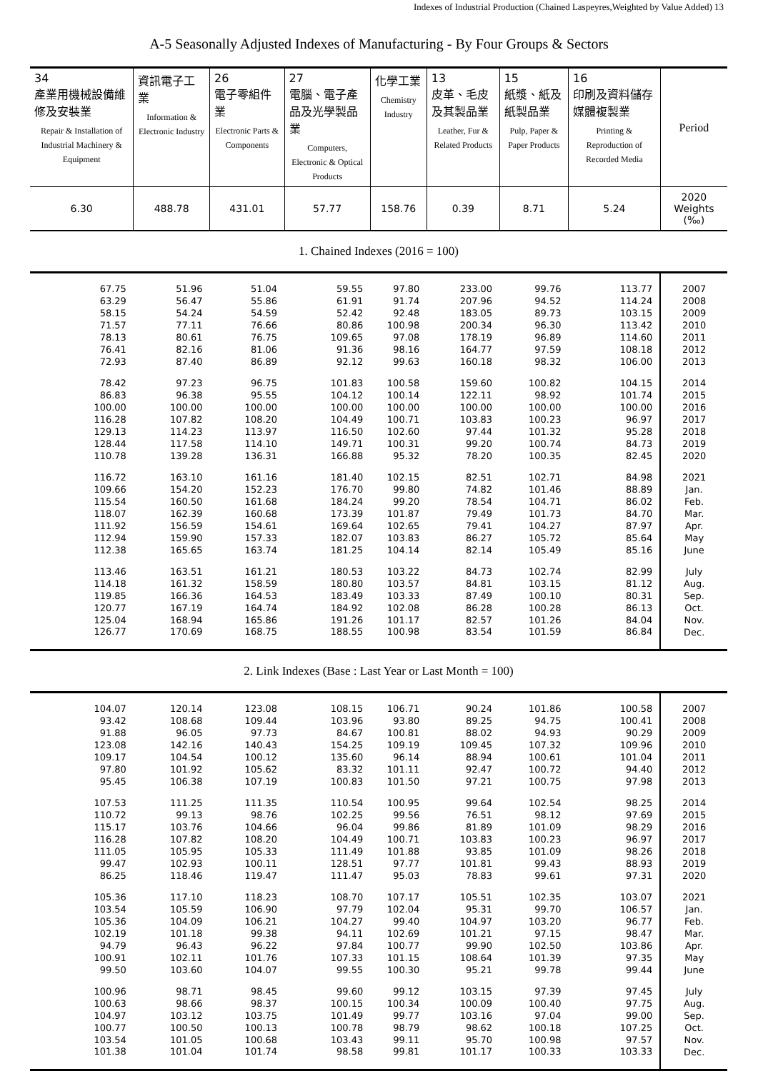Indexes of Industrial Production (Chained Laspeyres,Weighted by Value Added) 13
A-5 Seasonally Adjusted Indexes of Manufacturing - By Four Groups & Sectors
| 34 產業用機械設備維修及安裝業 Repair & Installation of Industrial Machinery & Equipment | 資訊電子工業 Information & Electronic Industry | 26 電子零組件業 Electronic Parts & Components | 27 電腦、電子產品及光學製品業 Computers, Electronic & Optical Products | 化學工業 Chemistry Industry | 13 皮革、毛皮及其製品業 Leather, Fur & Related Products | 15 紙漿、紙及紙製品業 Pulp, Paper & Paper Products | 16 印刷及資料儲存媒體複製業 Printing & Reproduction of Recorded Media | Period |
| --- | --- | --- | --- | --- | --- | --- | --- | --- |
| 6.30 | 488.78 | 431.01 | 57.77 | 158.76 | 0.39 | 8.71 | 5.24 | 2020 Weights (‰) |
| 1. Chained Indexes (2016 = 100) | | | | | | | | |
| 67.75 | 51.96 | 51.04 | 59.55 | 97.80 | 233.00 | 99.76 | 113.77 | 2007 |
| 63.29 | 56.47 | 55.86 | 61.91 | 91.74 | 207.96 | 94.52 | 114.24 | 2008 |
| 58.15 | 54.24 | 54.59 | 52.42 | 92.48 | 183.05 | 89.73 | 103.15 | 2009 |
| 71.57 | 77.11 | 76.66 | 80.86 | 100.98 | 200.34 | 96.30 | 113.42 | 2010 |
| 78.13 | 80.61 | 76.75 | 109.65 | 97.08 | 178.19 | 96.89 | 114.60 | 2011 |
| 76.41 | 82.16 | 81.06 | 91.36 | 98.16 | 164.77 | 97.59 | 108.18 | 2012 |
| 72.93 | 87.40 | 86.89 | 92.12 | 99.63 | 160.18 | 98.32 | 106.00 | 2013 |
| 78.42 | 97.23 | 96.75 | 101.83 | 100.58 | 159.60 | 100.82 | 104.15 | 2014 |
| 86.83 | 96.38 | 95.55 | 104.12 | 100.14 | 122.11 | 98.92 | 101.74 | 2015 |
| 100.00 | 100.00 | 100.00 | 100.00 | 100.00 | 100.00 | 100.00 | 100.00 | 2016 |
| 116.28 | 107.82 | 108.20 | 104.49 | 100.71 | 103.83 | 100.23 | 96.97 | 2017 |
| 129.13 | 114.23 | 113.97 | 116.50 | 102.60 | 97.44 | 101.32 | 95.28 | 2018 |
| 128.44 | 117.58 | 114.10 | 149.71 | 100.31 | 99.20 | 100.74 | 84.73 | 2019 |
| 110.78 | 139.28 | 136.31 | 166.88 | 95.32 | 78.20 | 100.35 | 82.45 | 2020 |
| 116.72 | 163.10 | 161.16 | 181.40 | 102.15 | 82.51 | 102.71 | 84.98 | 2021 |
| 109.66 | 154.20 | 152.23 | 176.70 | 99.80 | 74.82 | 101.46 | 88.89 | Jan. |
| 115.54 | 160.50 | 161.68 | 184.24 | 99.20 | 78.54 | 104.71 | 86.02 | Feb. |
| 118.07 | 162.39 | 160.68 | 173.39 | 101.87 | 79.49 | 101.73 | 84.70 | Mar. |
| 111.92 | 156.59 | 154.61 | 169.64 | 102.65 | 79.41 | 104.27 | 87.97 | Apr. |
| 112.94 | 159.90 | 157.33 | 182.07 | 103.83 | 86.27 | 105.72 | 85.64 | May |
| 112.38 | 165.65 | 163.74 | 181.25 | 104.14 | 82.14 | 105.49 | 85.16 | June |
| 113.46 | 163.51 | 161.21 | 180.53 | 103.22 | 84.73 | 102.74 | 82.99 | July |
| 114.18 | 161.32 | 158.59 | 180.80 | 103.57 | 84.81 | 103.15 | 81.12 | Aug. |
| 119.85 | 166.36 | 164.53 | 183.49 | 103.33 | 87.49 | 100.10 | 80.31 | Sep. |
| 120.77 | 167.19 | 164.74 | 184.92 | 102.08 | 86.28 | 100.28 | 86.13 | Oct. |
| 125.04 | 168.94 | 165.86 | 191.26 | 101.17 | 82.57 | 101.26 | 84.04 | Nov. |
| 126.77 | 170.69 | 168.75 | 188.55 | 100.98 | 83.54 | 101.59 | 86.84 | Dec. |
| 2. Link Indexes (Base : Last Year or Last Month = 100) | | | | | | | | |
| 104.07 | 120.14 | 123.08 | 108.15 | 106.71 | 90.24 | 101.86 | 100.58 | 2007 |
| 93.42 | 108.68 | 109.44 | 103.96 | 93.80 | 89.25 | 94.75 | 100.41 | 2008 |
| 91.88 | 96.05 | 97.73 | 84.67 | 100.81 | 88.02 | 94.93 | 90.29 | 2009 |
| 123.08 | 142.16 | 140.43 | 154.25 | 109.19 | 109.45 | 107.32 | 109.96 | 2010 |
| 109.17 | 104.54 | 100.12 | 135.60 | 96.14 | 88.94 | 100.61 | 101.04 | 2011 |
| 97.80 | 101.92 | 105.62 | 83.32 | 101.11 | 92.47 | 100.72 | 94.40 | 2012 |
| 95.45 | 106.38 | 107.19 | 100.83 | 101.50 | 97.21 | 100.75 | 97.98 | 2013 |
| 107.53 | 111.25 | 111.35 | 110.54 | 100.95 | 99.64 | 102.54 | 98.25 | 2014 |
| 110.72 | 99.13 | 98.76 | 102.25 | 99.56 | 76.51 | 98.12 | 97.69 | 2015 |
| 115.17 | 103.76 | 104.66 | 96.04 | 99.86 | 81.89 | 101.09 | 98.29 | 2016 |
| 116.28 | 107.82 | 108.20 | 104.49 | 100.71 | 103.83 | 100.23 | 96.97 | 2017 |
| 111.05 | 105.95 | 105.33 | 111.49 | 101.88 | 93.85 | 101.09 | 98.26 | 2018 |
| 99.47 | 102.93 | 100.11 | 128.51 | 97.77 | 101.81 | 99.43 | 88.93 | 2019 |
| 86.25 | 118.46 | 119.47 | 111.47 | 95.03 | 78.83 | 99.61 | 97.31 | 2020 |
| 105.36 | 117.10 | 118.23 | 108.70 | 107.17 | 105.51 | 102.35 | 103.07 | 2021 |
| 103.54 | 105.59 | 106.90 | 97.79 | 102.04 | 95.31 | 99.70 | 106.57 | Jan. |
| 105.36 | 104.09 | 106.21 | 104.27 | 99.40 | 104.97 | 103.20 | 96.77 | Feb. |
| 102.19 | 101.18 | 99.38 | 94.11 | 102.69 | 101.21 | 97.15 | 98.47 | Mar. |
| 94.79 | 96.43 | 96.22 | 97.84 | 100.77 | 99.90 | 102.50 | 103.86 | Apr. |
| 100.91 | 102.11 | 101.76 | 107.33 | 101.15 | 108.64 | 101.39 | 97.35 | May |
| 99.50 | 103.60 | 104.07 | 99.55 | 100.30 | 95.21 | 99.78 | 99.44 | June |
| 100.96 | 98.71 | 98.45 | 99.60 | 99.12 | 103.15 | 97.39 | 97.45 | July |
| 100.63 | 98.66 | 98.37 | 100.15 | 100.34 | 100.09 | 100.40 | 97.75 | Aug. |
| 104.97 | 103.12 | 103.75 | 101.49 | 99.77 | 103.16 | 97.04 | 99.00 | Sep. |
| 100.77 | 100.50 | 100.13 | 100.78 | 98.79 | 98.62 | 100.18 | 107.25 | Oct. |
| 103.54 | 101.05 | 100.68 | 103.43 | 99.11 | 95.70 | 100.98 | 97.57 | Nov. |
| 101.38 | 101.04 | 101.74 | 98.58 | 99.81 | 101.17 | 100.33 | 103.33 | Dec. |